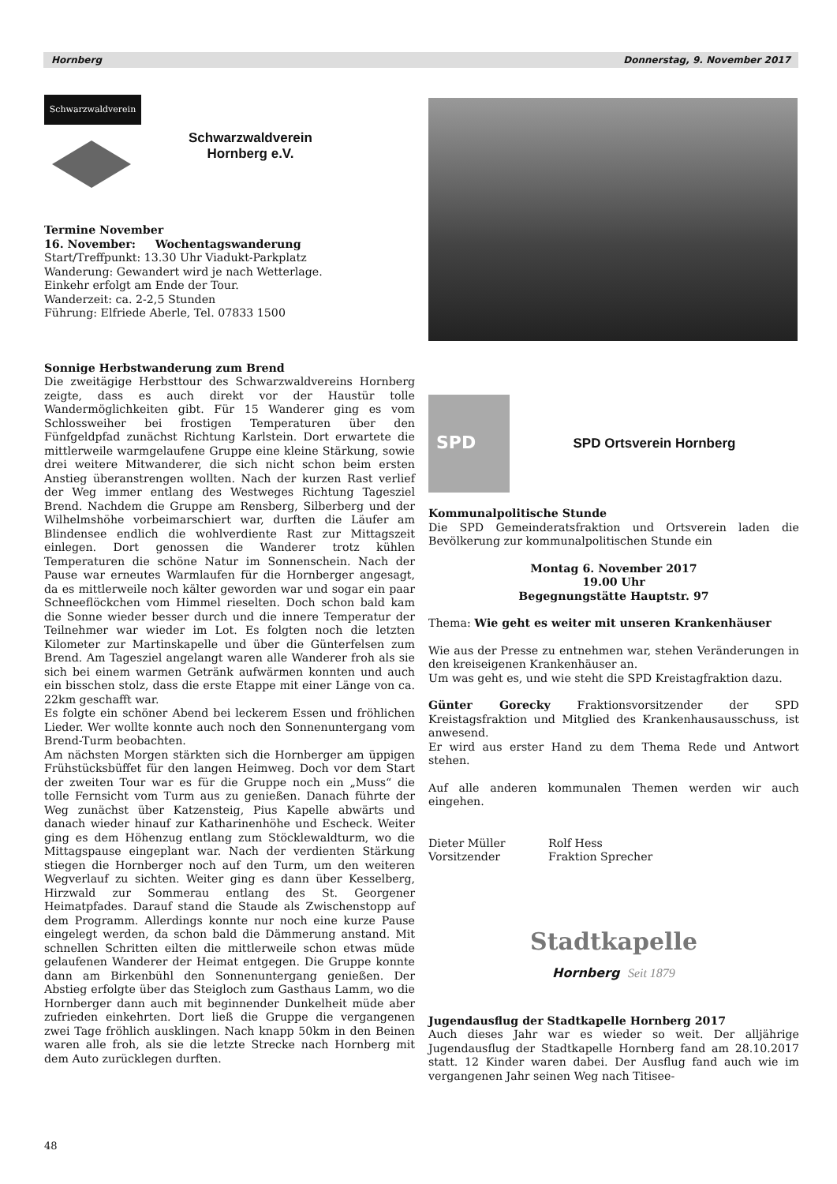Hornberg Donnerstag, 9. November 2017
Schwarzwaldverein
Schwarzwaldverein
Hornberg e.V.
Termine November
16. November: Wochentagswanderung
Start/Treffpunkt: 13.30 Uhr Viadukt-Parkplatz
Wanderung: Gewandert wird je nach Wetterlage.
Einkehr erfolgt am Ende der Tour.
Wanderzeit: ca. 2-2,5 Stunden
Führung: Elfriede Aberle, Tel. 07833 1500
Sonnige Herbstwanderung zum Brend
Die zweitägige Herbsttour des Schwarzwaldvereins Hornberg zeigte, dass es auch direkt vor der Haustür tolle Wandermöglichkeiten gibt. Für 15 Wanderer ging es vom Schlossweiher bei frostigen Temperaturen über den Fünfgeldpfad zunächst Richtung Karlstein. Dort erwartete die mittlerweile warmgelaufene Gruppe eine kleine Stärkung, sowie drei weitere Mitwanderer, die sich nicht schon beim ersten Anstieg überanstrengen wollten. Nach der kurzen Rast verlief der Weg immer entlang des Westweges Richtung Tagesziel Brend. Nachdem die Gruppe am Rensberg, Silberberg und der Wilhelmshöhe vorbeimarschiert war, durften die Läufer am Blindensee endlich die wohlverdiente Rast zur Mittagszeit einlegen. Dort genossen die Wanderer trotz kühlen Temperaturen die schöne Natur im Sonnenschein. Nach der Pause war erneutes Warmlaufen für die Hornberger angesagt, da es mittlerweile noch kälter geworden war und sogar ein paar Schneeflöckchen vom Himmel rieselten. Doch schon bald kam die Sonne wieder besser durch und die innere Temperatur der Teilnehmer war wieder im Lot. Es folgten noch die letzten Kilometer zur Martinskapelle und über die Günterfelsen zum Brend. Am Tagesziel angelangt waren alle Wanderer froh als sie sich bei einem warmen Getränk aufwärmen konnten und auch ein bisschen stolz, dass die erste Etappe mit einer Länge von ca. 22km geschafft war.
Es folgte ein schöner Abend bei leckerem Essen und fröhlichen Lieder. Wer wollte konnte auch noch den Sonnenuntergang vom Brend-Turm beobachten.
Am nächsten Morgen stärkten sich die Hornberger am üppigen Frühstücksbüffet für den langen Heimweg. Doch vor dem Start der zweiten Tour war es für die Gruppe noch ein „Muss“ die tolle Fernsicht vom Turm aus zu genießen. Danach führte der Weg zunächst über Katzensteig, Pius Kapelle abwärts und danach wieder hinauf zur Katharinenhöhe und Escheck. Weiter ging es dem Höhenzug entlang zum Stöcklewaldturm, wo die Mittagspause eingeplant war. Nach der verdienten Stärkung stiegen die Hornberger noch auf den Turm, um den weiteren Wegverlauf zu sichten. Weiter ging es dann über Kesselberg, Hirzwald zur Sommerau entlang des St. Georgener Heimatpfades. Darauf stand die Staude als Zwischenstopp auf dem Programm. Allerdings konnte nur noch eine kurze Pause eingelegt werden, da schon bald die Dämmerung anstand. Mit schnellen Schritten eilten die mittlerweile schon etwas müde gelaufenen Wanderer der Heimat entgegen. Die Gruppe konnte dann am Birkenbühl den Sonnenuntergang genießen. Der Abstieg erfolgte über das Steigloch zum Gasthaus Lamm, wo die Hornberger dann auch mit beginnender Dunkelheit müde aber zufrieden einkehrten. Dort ließ die Gruppe die vergangenen zwei Tage fröhlich ausklingen. Nach knapp 50km in den Beinen waren alle froh, als sie die letzte Strecke nach Hornberg mit dem Auto zurücklegen durften.
SPD
SPD Ortsverein Hornberg
Kommunalpolitische Stunde
Die SPD Gemeinderatsfraktion und Ortsverein laden die Bevölkerung zur kommunalpolitischen Stunde ein
Montag 6. November 2017
19.00 Uhr
Begegnungstätte Hauptstr. 97
Thema: Wie geht es weiter mit unseren Krankenhäuser
Wie aus der Presse zu entnehmen war, stehen Veränderungen in den kreiseigenen Krankenhäuser an.
Um was geht es, und wie steht die SPD Kreistagfraktion dazu.
Günter Gorecky Fraktionsvorsitzender der SPD Kreistagsfraktion und Mitglied des Krankenhausausschuss, ist anwesend.
Er wird aus erster Hand zu dem Thema Rede und Antwort stehen.
Auf alle anderen kommunalen Themen werden wir auch eingehen.
Dieter Müller
Vorsitzender
Rolf Hess
Fraktion Sprecher
Stadtkapelle
Hornberg Seit 1879
Jugendausflug der Stadtkapelle Hornberg 2017
Auch dieses Jahr war es wieder so weit. Der alljährige Jugendausflug der Stadtkapelle Hornberg fand am 28.10.2017 statt. 12 Kinder waren dabei. Der Ausflug fand auch wie im vergangenen Jahr seinen Weg nach Titisee-
48